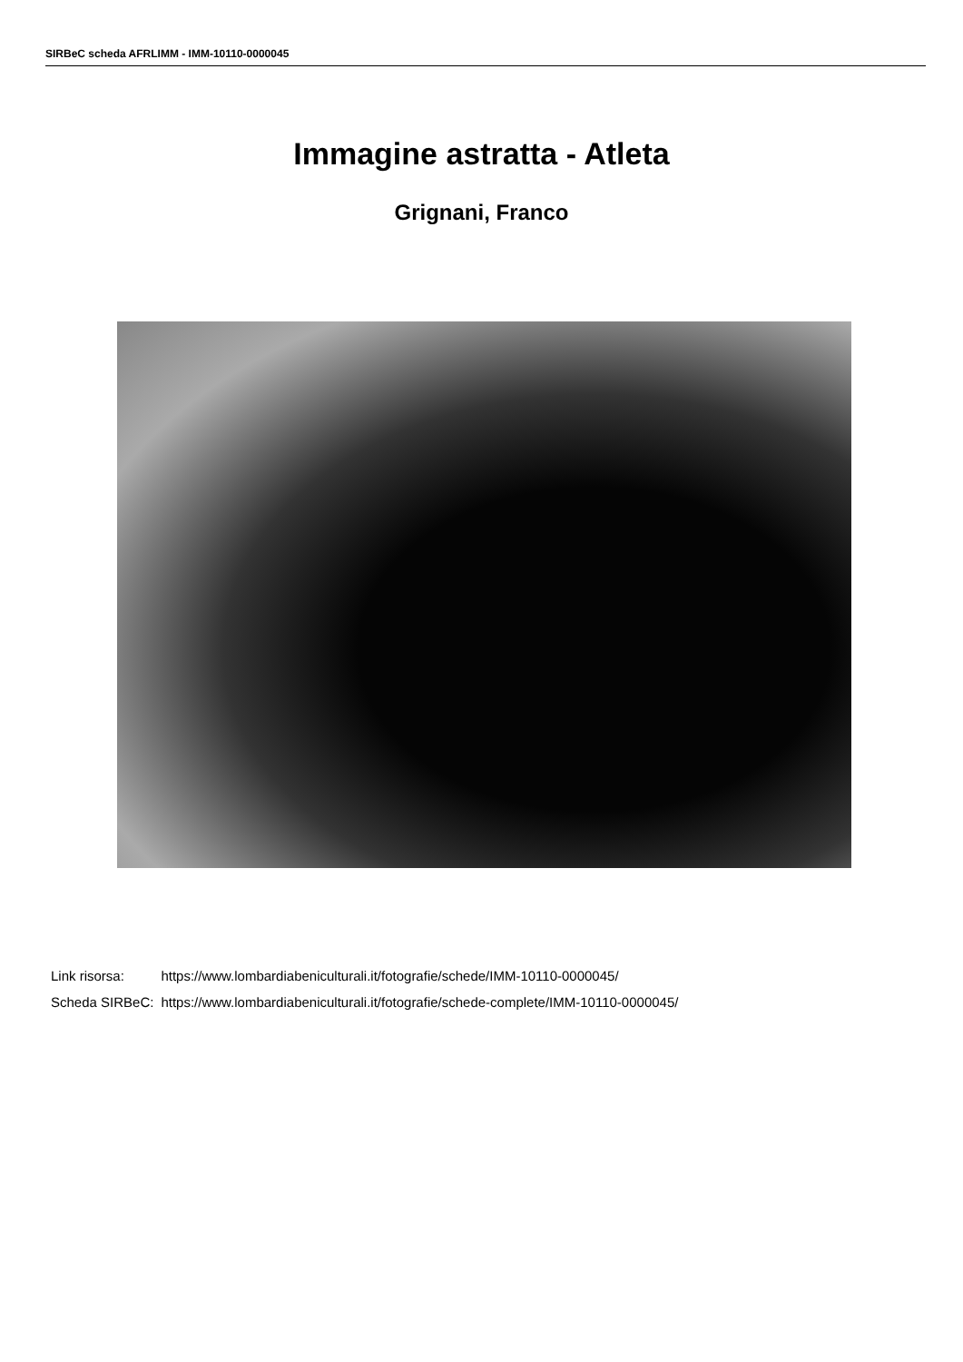SIRBeC scheda AFRLIMM - IMM-10110-0000045
Immagine astratta - Atleta
Grignani, Franco
| Link risorsa: | https://www.lombardiabeniculturali.it/fotografie/schede/IMM-10110-0000045/ |
| Scheda SIRBeC: | https://www.lombardiabeniculturali.it/fotografie/schede-complete/IMM-10110-0000045/ |